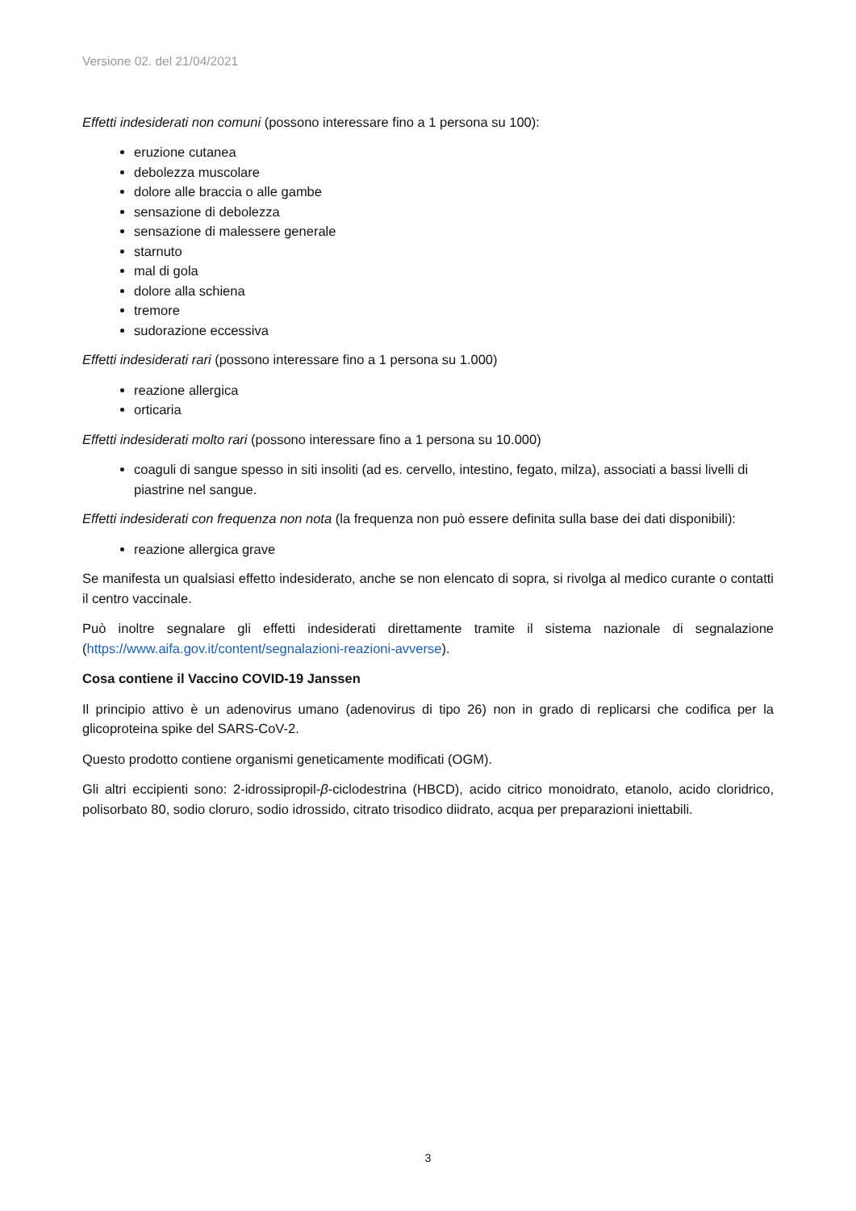Versione 02. del 21/04/2021
Effetti indesiderati non comuni (possono interessare fino a 1 persona su 100):
eruzione cutanea
debolezza muscolare
dolore alle braccia o alle gambe
sensazione di debolezza
sensazione di malessere generale
starnuto
mal di gola
dolore alla schiena
tremore
sudorazione eccessiva
Effetti indesiderati rari (possono interessare fino a 1 persona su 1.000)
reazione allergica
orticaria
Effetti indesiderati molto rari (possono interessare fino a 1 persona su 10.000)
coaguli di sangue spesso in siti insoliti (ad es. cervello, intestino, fegato, milza), associati a bassi livelli di piastrine nel sangue.
Effetti indesiderati con frequenza non nota (la frequenza non può essere definita sulla base dei dati disponibili):
reazione allergica grave
Se manifesta un qualsiasi effetto indesiderato, anche se non elencato di sopra, si rivolga al medico curante o contatti il centro vaccinale.
Può inoltre segnalare gli effetti indesiderati direttamente tramite il sistema nazionale di segnalazione (https://www.aifa.gov.it/content/segnalazioni-reazioni-avverse).
Cosa contiene il Vaccino COVID-19 Janssen
Il principio attivo è un adenovirus umano (adenovirus di tipo 26) non in grado di replicarsi che codifica per la glicoproteina spike del SARS-CoV-2.
Questo prodotto contiene organismi geneticamente modificati (OGM).
Gli altri eccipienti sono: 2-idrossipropil-β-ciclodestrina (HBCD), acido citrico monoidrato, etanolo, acido cloridrico, polisorbato 80, sodio cloruro, sodio idrossido, citrato trisodico diidrato, acqua per preparazioni iniettabili.
3